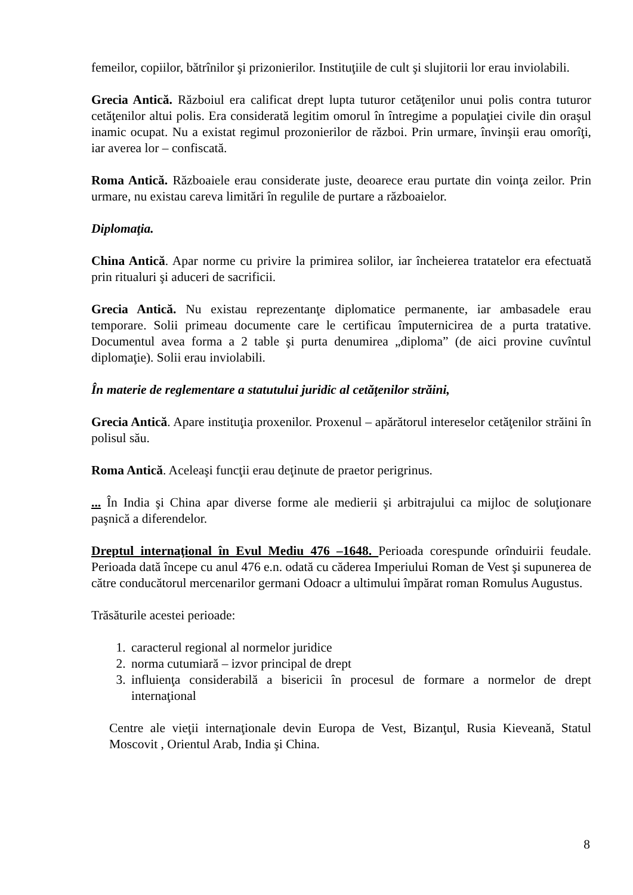femeilor, copiilor, bătrînilor şi prizonierilor. Instituţiile de cult şi slujitorii lor erau inviolabili.
Grecia Antică. Războiul era calificat drept lupta tuturor cetăţenilor unui polis contra tuturor cetăţenilor altui polis. Era considerată legitim omorul în întregime a populaţiei civile din oraşul inamic ocupat. Nu a existat regimul prozonierilor de război. Prin urmare, învinşii erau omorîţi, iar averea lor – confiscată.
Roma Antică. Războaiele erau considerate juste, deoarece erau purtate din voinţa zeilor. Prin urmare, nu existau careva limitări în regulile de purtare a războaielor.
Diplomaţia.
China Antică. Apar norme cu privire la primirea solilor, iar încheierea tratatelor era efectuată prin ritualuri şi aduceri de sacrificii.
Grecia Antică. Nu existau reprezentanţe diplomatice permanente, iar ambasadele erau temporare. Solii primeau documente care le certificau împuternicirea de a purta tratative. Documentul avea forma a 2 table şi purta denumirea „diploma” (de aici provine cuvîntul diplomaţie). Solii erau inviolabili.
În materie de reglementare a statutului juridic al cetăţenilor străini,
Grecia Antică. Apare instituţia proxenilor. Proxenul – apărătorul intereselor cetăţenilor străini în polisul său.
Roma Antică. Aceleaşi funcţii erau deţinute de praetor perigrinus.
... În India şi China apar diverse forme ale medierii şi arbitrajului ca mijloc de soluţionare paşnică a diferendelor.
Dreptul internaţional în Evul Mediu 476 –1648. Perioada corespunde orînduirii feudale. Perioada dată începe cu anul 476 e.n. odată cu căderea Imperiului Roman de Vest şi supunerea de către conducătorul mercenarilor germani Odoacr a ultimului împărat roman Romulus Augustus.
Trăsăturile acestei perioade:
1. caracterul regional al normelor juridice
2. norma cutumiară – izvor principal de drept
3. influienţa considerabilă a bisericii în procesul de formare a normelor de drept internaţional
Centre ale vieţii internaţionale devin Europa de Vest, Bizanţul, Rusia Kieveană, Statul Moscovit , Orientul Arab, India şi China.
8